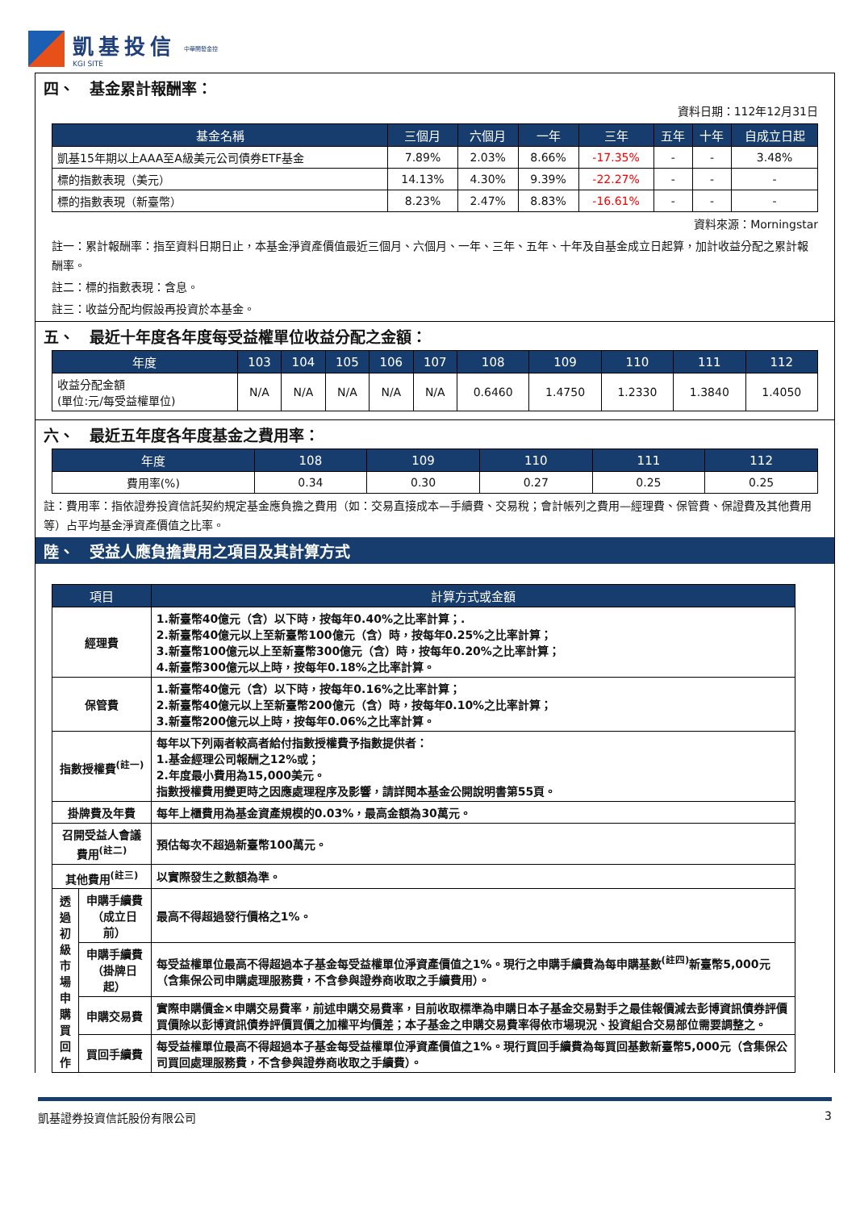凱基投信
KGI SITE
中華開發金控
四、　基金累計報酬率：
資料日期：112年12月31日
| 基金名稱 | 三個月 | 六個月 | 一年 | 三年 | 五年 | 十年 | 自成立日起 |
| --- | --- | --- | --- | --- | --- | --- | --- |
| 凱基15年期以上AAA至A級美元公司債券ETF基金 | 7.89% | 2.03% | 8.66% | -17.35% | - | - | 3.48% |
| 標的指數表現（美元） | 14.13% | 4.30% | 9.39% | -22.27% | - | - | - |
| 標的指數表現（新臺幣） | 8.23% | 2.47% | 8.83% | -16.61% | - | - | - |
資料來源：Morningstar
註一：累計報酬率：指至資料日期日止，本基金淨資產價值最近三個月、六個月、一年、三年、五年、十年及自基金成立日起算，加計收益分配之累計報酬率。
註二：標的指數表現：含息。
註三：收益分配均假設再投資於本基金。
五、　最近十年度各年度每受益權單位收益分配之金額：
| 年度 | 103 | 104 | 105 | 106 | 107 | 108 | 109 | 110 | 111 | 112 |
| --- | --- | --- | --- | --- | --- | --- | --- | --- | --- | --- |
| 收益分配金額 (單位:元/每受益權單位) | N/A | N/A | N/A | N/A | N/A | 0.6460 | 1.4750 | 1.2330 | 1.3840 | 1.4050 |
六、　最近五年度各年度基金之費用率：
| 年度 | 108 | 109 | 110 | 111 | 112 |
| --- | --- | --- | --- | --- | --- |
| 費用率(%) | 0.34 | 0.30 | 0.27 | 0.25 | 0.25 |
註：費用率：指依證券投資信託契約規定基金應負擔之費用（如：交易直接成本—手續費、交易稅；會計帳列之費用—經理費、保管費、保證費及其他費用等）占平均基金淨資產價值之比率。
陸、　受益人應負擔費用之項目及其計算方式
| 項目 | | 計算方式或金額 |
| --- | --- | --- |
| 經理費 | | 1.新臺幣40億元（含）以下時，按每年0.40%之比率計算；. 2.新臺幣40億元以上至新臺幣100億元（含）時，按每年0.25%之比率計算； 3.新臺幣100億元以上至新臺幣300億元（含）時，按每年0.20%之比率計算； 4.新臺幣300億元以上時，按每年0.18%之比率計算。 |
| 保管費 | | 1.新臺幣40億元（含）以下時，按每年0.16%之比率計算； 2.新臺幣40億元以上至新臺幣200億元（含）時，按每年0.10%之比率計算； 3.新臺幣200億元以上時，按每年0.06%之比率計算。 |
| 指數授權費<sup>(註一)</sup> | | 每年以下列兩者較高者給付指數授權費予指數提供者： 1.基金經理公司報酬之12%或； 2.年度最小費用為15,000美元。 指數授權費用變更時之因應處理程序及影響，請詳閱本基金公開說明書第55頁。 |
| 掛牌費及年費 | | 每年上櫃費用為基金資產規模的0.03%，最高金額為30萬元。 |
| 召開受益人會議費用<sup>(註二)</sup> | | 預估每次不超過新臺幣100萬元。 |
| 其他費用<sup>(註三)</sup> | | 以實際發生之數額為準。 |
| 透過初級市場申購買回作 | 申購手續費 （成立日前） | 最高不得超過發行價格之1%。 |
| | 申購手續費 （掛牌日起） | 每受益權單位最高不得超過本子基金每受益權單位淨資產價值之1%。現行之申購手續費為每申購基數<sup>(註四)</sup>新臺幣5,000元（含集保公司申購處理服務費，不含參與證券商收取之手續費用）。 |
| | 申購交易費 | 實際申購價金×申購交易費率，前述申購交易費率，目前收取標準為申購日本子基金交易對手之最佳報價減去彭博資訊債券評價買價除以彭博資訊債券評價買價之加權平均價差；本子基金之申購交易費率得依市場現況、投資組合交易部位需要調整之。 |
| | 買回手續費 | 每受益權單位最高不得超過本子基金每受益權單位淨資產價值之1%。現行買回手續費為每買回基數新臺幣5,000元（含集保公司買回處理服務費，不含參與證券商收取之手續費）。 |
凱基證券投資信託股份有限公司 3